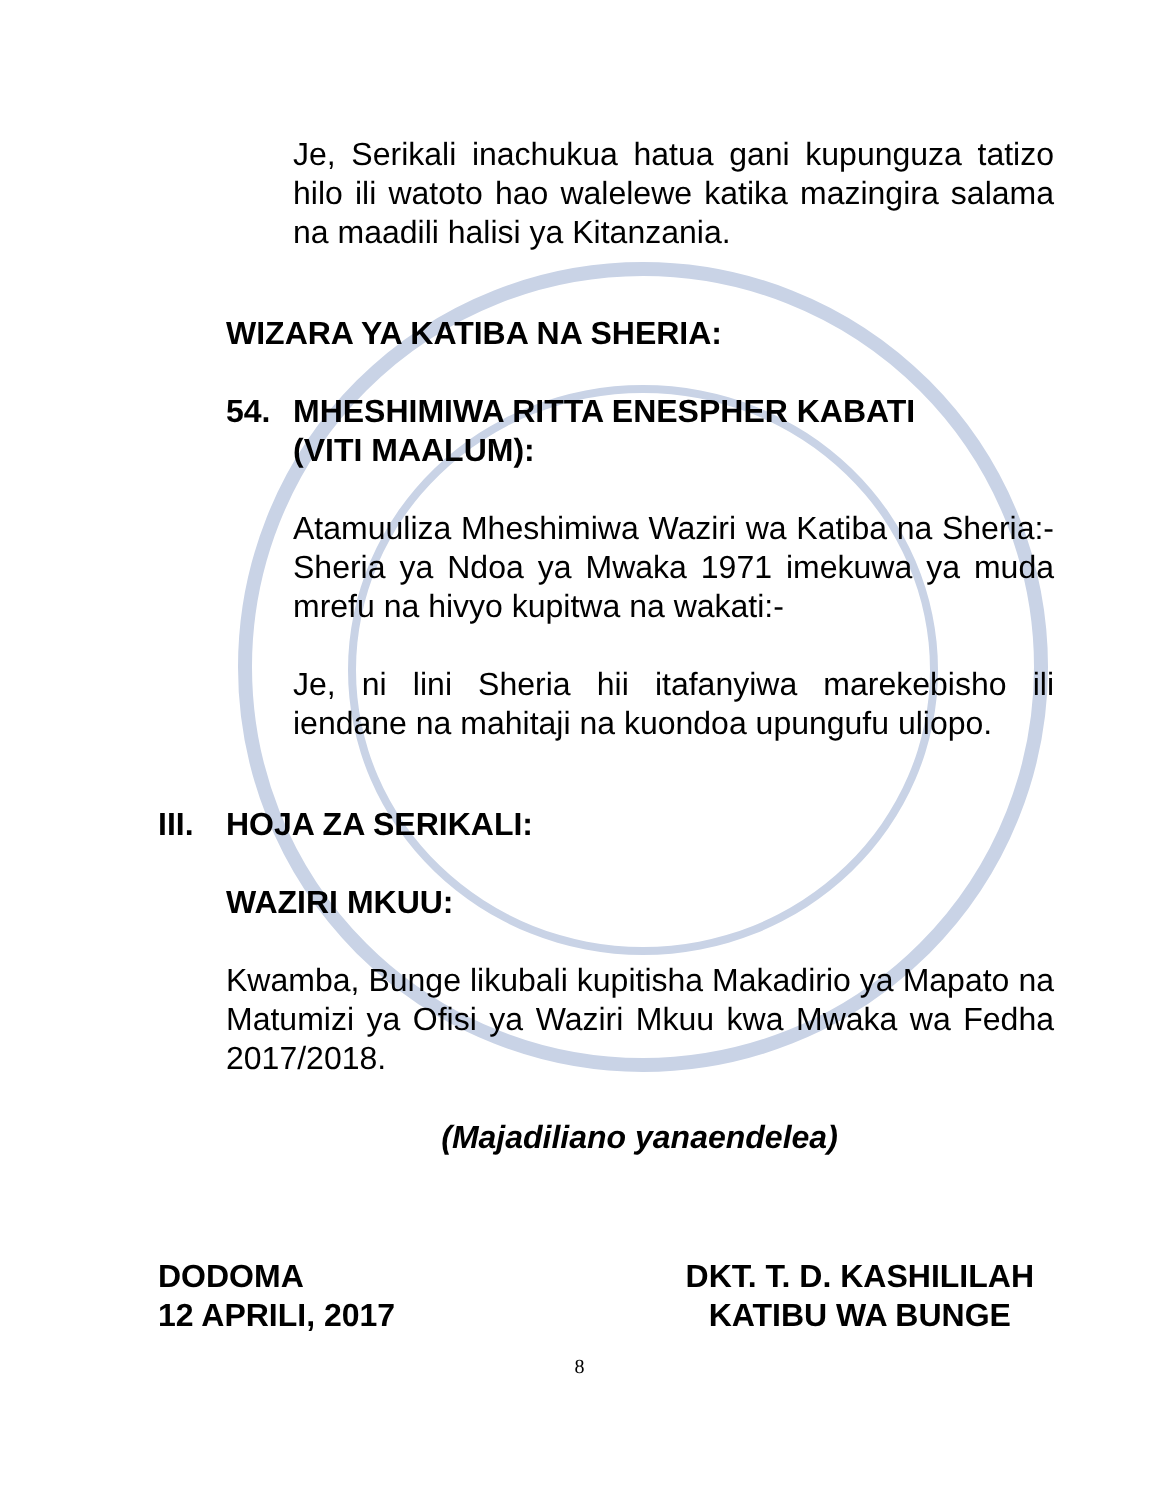Je, Serikali inachukua hatua gani kupunguza tatizo hilo ili watoto hao walelewe katika mazingira salama na maadili halisi ya Kitanzania.
WIZARA YA KATIBA NA SHERIA:
54. MHESHIMIWA RITTA ENESPHER KABATI
(VITI MAALUM):
Atamuuliza Mheshimiwa Waziri wa Katiba na Sheria:- Sheria ya Ndoa ya Mwaka 1971 imekuwa ya muda mrefu na hivyo kupitwa na wakati:-
Je, ni lini Sheria hii itafanyiwa marekebisho ili iendane na mahitaji na kuondoa upungufu uliopo.
III. HOJA ZA SERIKALI:
WAZIRI MKUU:
Kwamba, Bunge likubali kupitisha Makadirio ya Mapato na Matumizi ya Ofisi ya Waziri Mkuu kwa Mwaka wa Fedha 2017/2018.
(Majadiliano yanaendelea)
DODOMA
12 APRILI, 2017
DKT. T. D. KASHILILAH
KATIBU WA BUNGE
8